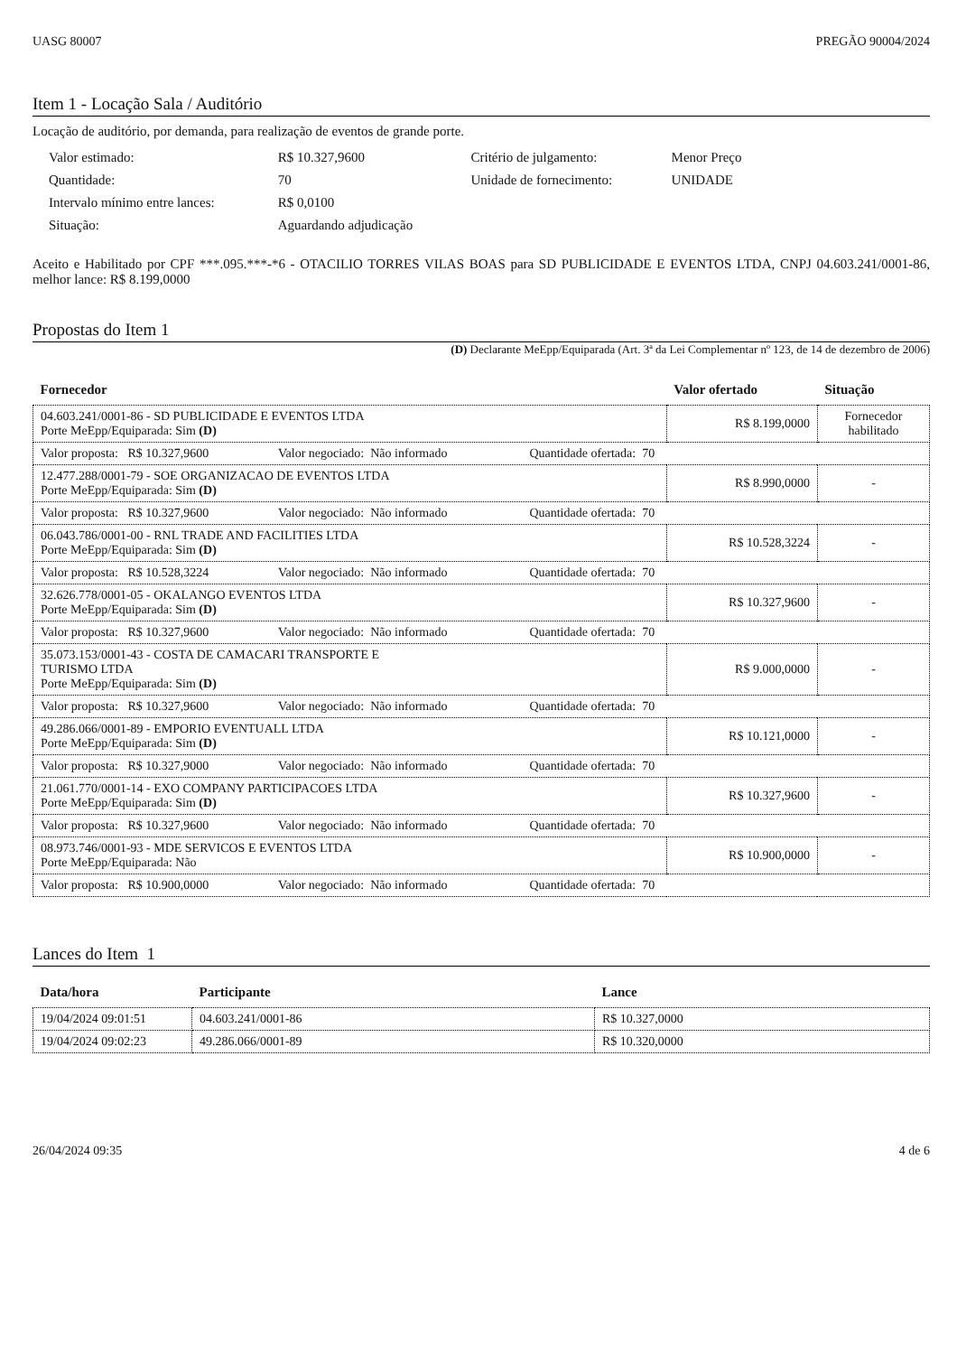UASG 80007 PREGÃO 90004/2024
Item 1 - Locação Sala / Auditório
Locação de auditório, por demanda, para realização de eventos de grande porte.
| Valor estimado: | R$ 10.327,9600 | Critério de julgamento: | Menor Preço |
| Quantidade: | 70 | Unidade de fornecimento: | UNIDADE |
| Intervalo mínimo entre lances: | R$ 0,0100 | | |
| Situação: | Aguardando adjudicação | | |
Aceito e Habilitado por CPF ***.095.***-*6 - OTACILIO TORRES VILAS BOAS para SD PUBLICIDADE E EVENTOS LTDA, CNPJ 04.603.241/0001-86, melhor lance: R$ 8.199,0000
Propostas do Item 1
(D) Declarante MeEpp/Equiparada (Art. 3ª da Lei Complementar nº 123, de 14 de dezembro de 2006)
| Fornecedor | Valor ofertado | Situação |
| --- | --- | --- |
| 04.603.241/0001-86 - SD PUBLICIDADE E EVENTOS LTDA Porte MeEpp/Equiparada: Sim (D) | R$ 8.199,0000 | Fornecedor habilitado |
| Valor proposta: R$ 10.327,9600 Valor negociado: Não informado Quantidade ofertada: 70 | | |
| 12.477.288/0001-79 - SOE ORGANIZACAO DE EVENTOS LTDA Porte MeEpp/Equiparada: Sim (D) | R$ 8.990,0000 | - |
| Valor proposta: R$ 10.327,9600 Valor negociado: Não informado Quantidade ofertada: 70 | | |
| 06.043.786/0001-00 - RNL TRADE AND FACILITIES LTDA Porte MeEpp/Equiparada: Sim (D) | R$ 10.528,3224 | - |
| Valor proposta: R$ 10.528,3224 Valor negociado: Não informado Quantidade ofertada: 70 | | |
| 32.626.778/0001-05 - OKALANGO EVENTOS LTDA Porte MeEpp/Equiparada: Sim (D) | R$ 10.327,9600 | - |
| Valor proposta: R$ 10.327,9600 Valor negociado: Não informado Quantidade ofertada: 70 | | |
| 35.073.153/0001-43 - COSTA DE CAMACARI TRANSPORTE E TURISMO LTDA Porte MeEpp/Equiparada: Sim (D) | R$ 9.000,0000 | - |
| Valor proposta: R$ 10.327,9600 Valor negociado: Não informado Quantidade ofertada: 70 | | |
| 49.286.066/0001-89 - EMPORIO EVENTUALL LTDA Porte MeEpp/Equiparada: Sim (D) | R$ 10.121,0000 | - |
| Valor proposta: R$ 10.327,9000 Valor negociado: Não informado Quantidade ofertada: 70 | | |
| 21.061.770/0001-14 - EXO COMPANY PARTICIPACOES LTDA Porte MeEpp/Equiparada: Sim (D) | R$ 10.327,9600 | - |
| Valor proposta: R$ 10.327,9600 Valor negociado: Não informado Quantidade ofertada: 70 | | |
| 08.973.746/0001-93 - MDE SERVICOS E EVENTOS LTDA Porte MeEpp/Equiparada: Não | R$ 10.900,0000 | - |
| Valor proposta: R$ 10.900,0000 Valor negociado: Não informado Quantidade ofertada: 70 | | |
Lances do Item 1
| Data/hora | Participante | Lance |
| --- | --- | --- |
| 19/04/2024 09:01:51 | 04.603.241/0001-86 | R$ 10.327,0000 |
| 19/04/2024 09:02:23 | 49.286.066/0001-89 | R$ 10.320,0000 |
26/04/2024 09:35 4 de 6